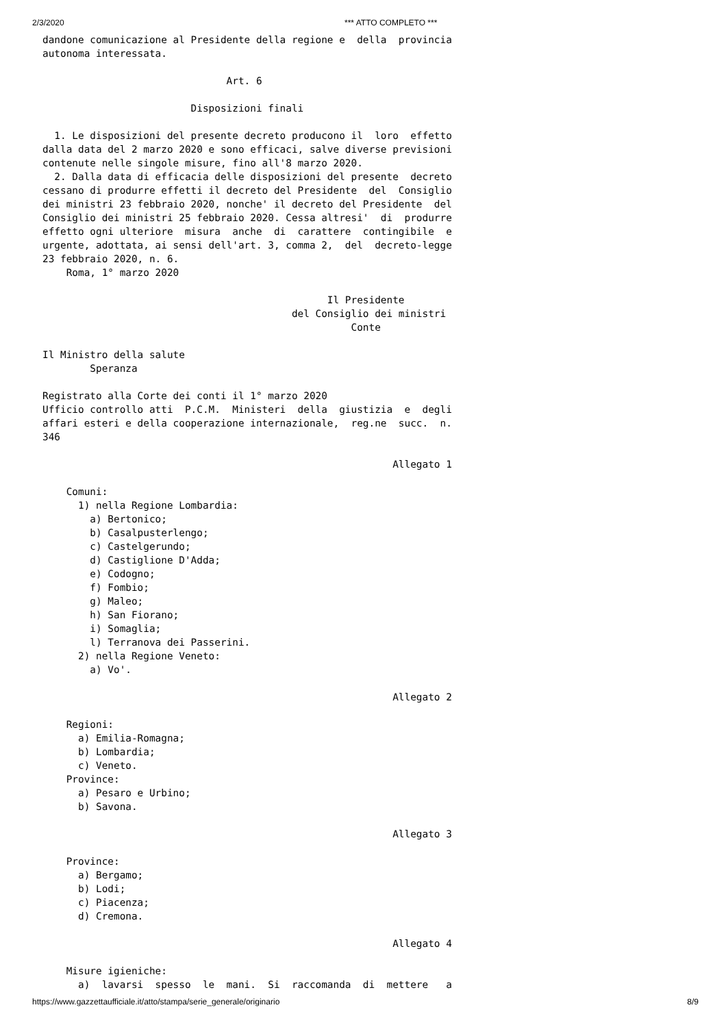2/3/2020 *** ATTO COMPLETO ***
dandone comunicazione al Presidente della regione e  della  provincia
autonoma interessata.

                               Art. 6

                         Disposizioni finali

  1. Le disposizioni del presente decreto producono il  loro  effetto
dalla data del 2 marzo 2020 e sono efficaci, salve diverse previsioni
contenute nelle singole misure, fino all'8 marzo 2020.
  2. Dalla data di efficacia delle disposizioni del presente  decreto
cessano di produrre effetti il decreto del Presidente  del  Consiglio
dei ministri 23 febbraio 2020, nonche' il decreto del Presidente  del
Consiglio dei ministri 25 febbraio 2020. Cessa altresi'  di  produrre
effetto ogni ulteriore  misura  anche  di  carattere  contingibile  e
urgente, adottata, ai sensi dell'art. 3, comma 2,  del  decreto-legge
23 febbraio 2020, n. 6.
    Roma, 1° marzo 2020

                                                Il Presidente
                                          del Consiglio dei ministri
                                                    Conte

Il Ministro della salute
        Speranza

Registrato alla Corte dei conti il 1° marzo 2020
Ufficio controllo atti  P.C.M.  Ministeri  della  giustizia  e  degli
affari esteri e della cooperazione internazionale,  reg.ne  succ.  n.
346

                                                           Allegato 1

    Comuni:
      1) nella Regione Lombardia:
        a) Bertonico;
        b) Casalpusterlengo;
        c) Castelgerundo;
        d) Castiglione D'Adda;
        e) Codogno;
        f) Fombio;
        g) Maleo;
        h) San Fiorano;
        i) Somaglia;
        l) Terranova dei Passerini.
      2) nella Regione Veneto:
        a) Vo'.

                                                           Allegato 2

    Regioni:
      a) Emilia-Romagna;
      b) Lombardia;
      c) Veneto.
    Province:
      a) Pesaro e Urbino;
      b) Savona.

                                                           Allegato 3

    Province:
      a) Bergamo;
      b) Lodi;
      c) Piacenza;
      d) Cremona.

                                                           Allegato 4

    Misure igieniche:
      a)  lavarsi  spesso  le  mani.  Si  raccomanda  di  mettere   a
https://www.gazzettaufficiale.it/atto/stampa/serie_generale/originario 8/9